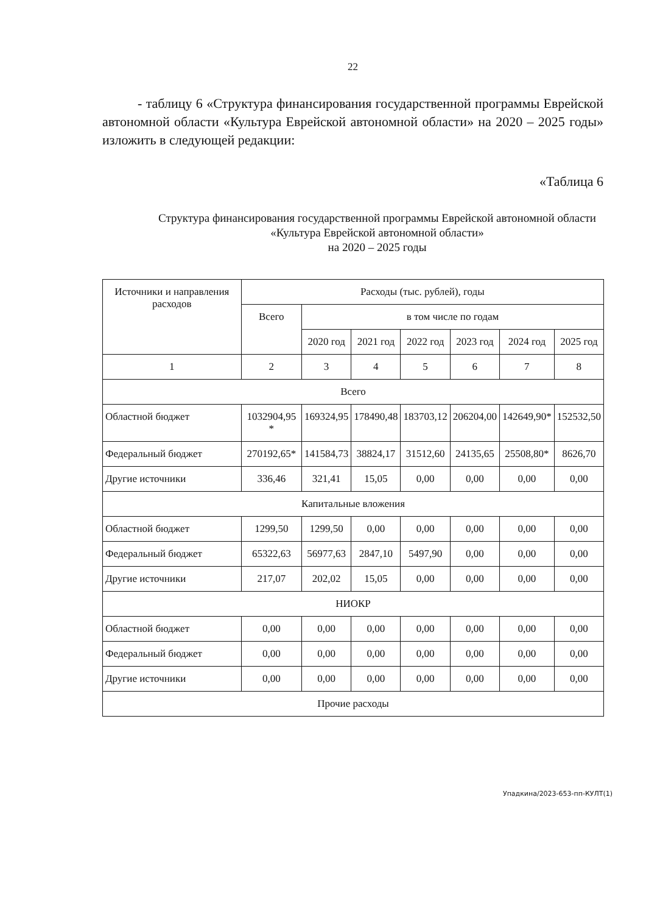22
- таблицу 6 «Структура финансирования государственной программы Еврейской автономной области «Культура Еврейской автономной области» на 2020 – 2025 годы» изложить в следующей редакции:
«Таблица 6
Структура финансирования государственной программы Еврейской автономной области «Культура Еврейской автономной области»
на 2020 – 2025 годы
| Источники и направления расходов | Расходы (тыс. рублей), годы | | | | | | |
| --- | --- | --- | --- | --- | --- | --- | --- |
| | Всего | в том числе по годам | | | | | |
| | | 2020 год | 2021 год | 2022 год | 2023 год | 2024 год | 2025 год |
| 1 | 2 | 3 | 4 | 5 | 6 | 7 | 8 |
| Всего | | | | | | | |
| Областной бюджет | 1032904,95 * | 169324,95 | 178490,48 | 183703,12 | 206204,00 | 142649,90* | 152532,50 |
| Федеральный бюджет | 270192,65* | 141584,73 | 38824,17 | 31512,60 | 24135,65 | 25508,80* | 8626,70 |
| Другие источники | 336,46 | 321,41 | 15,05 | 0,00 | 0,00 | 0,00 | 0,00 |
| Капитальные вложения | | | | | | | |
| Областной бюджет | 1299,50 | 1299,50 | 0,00 | 0,00 | 0,00 | 0,00 | 0,00 |
| Федеральный бюджет | 65322,63 | 56977,63 | 2847,10 | 5497,90 | 0,00 | 0,00 | 0,00 |
| Другие источники | 217,07 | 202,02 | 15,05 | 0,00 | 0,00 | 0,00 | 0,00 |
| НИОКР | | | | | | | |
| Областной бюджет | 0,00 | 0,00 | 0,00 | 0,00 | 0,00 | 0,00 | 0,00 |
| Федеральный бюджет | 0,00 | 0,00 | 0,00 | 0,00 | 0,00 | 0,00 | 0,00 |
| Другие источники | 0,00 | 0,00 | 0,00 | 0,00 | 0,00 | 0,00 | 0,00 |
| Прочие расходы | | | | | | | |
Упадкина/2023-653-пп-КУЛТ(1)